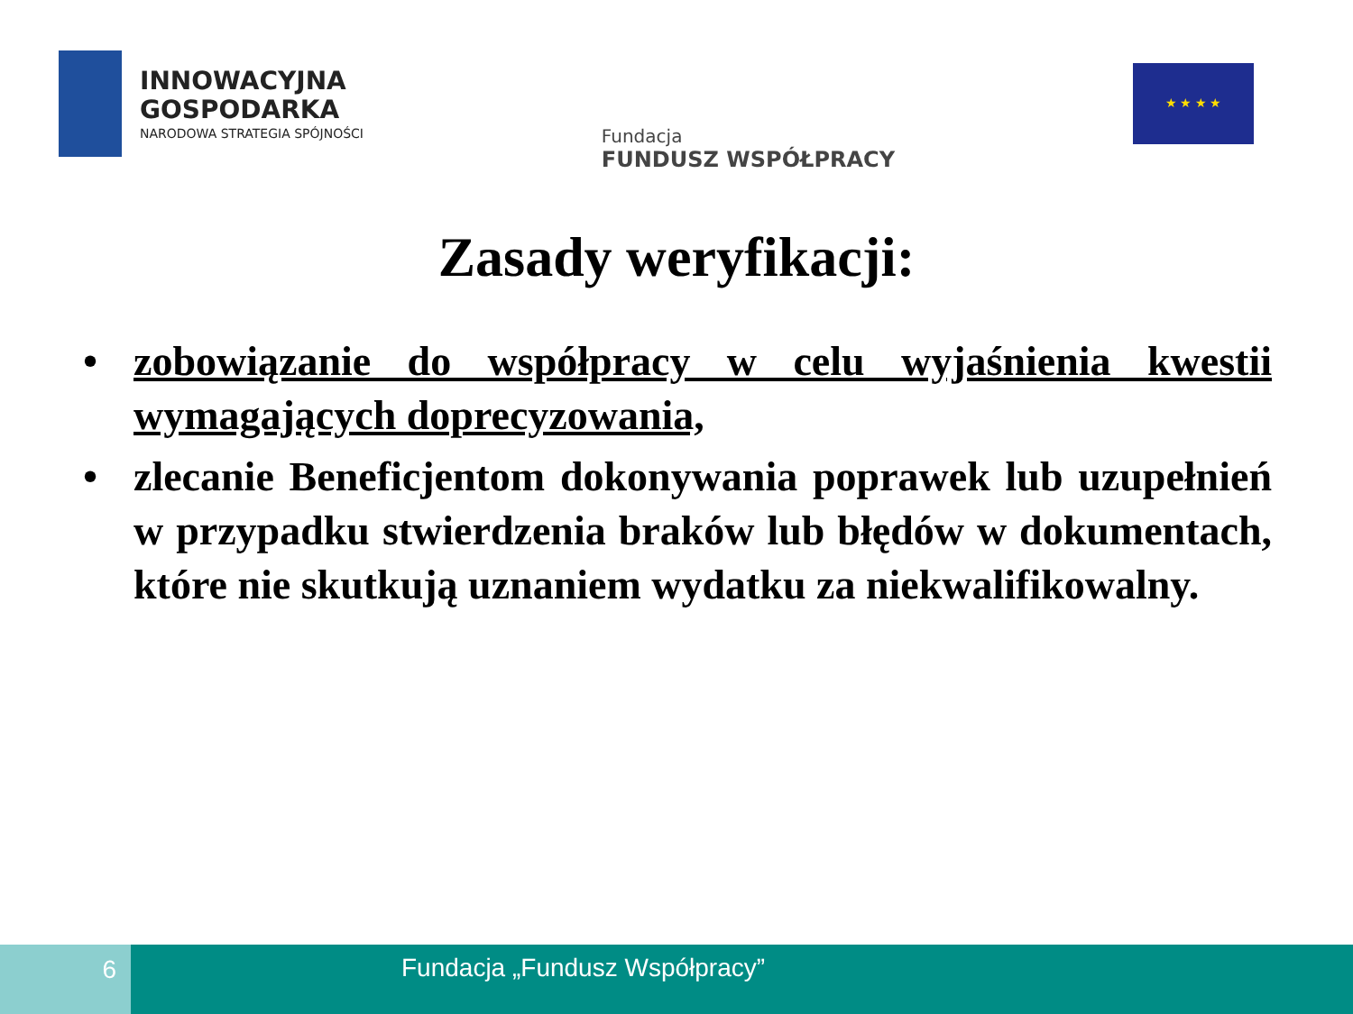INNOWACYJNA
GOSPODARKA
NARODOWA STRATEGIA SPÓJNOŚCI
Fundacja
FUNDUSZ WSPÓŁPRACY
★ ★ ★ ★
Zasady weryfikacji:
• zobowiązanie do współpracy w celu wyjaśnienia kwestii wymagających doprecyzowania,
• zlecanie Beneficjentom dokonywania poprawek lub uzupełnień w przypadku stwierdzenia braków lub błędów w dokumentach, które nie skutkują uznaniem wydatku za niekwalifikowalny.
6 Fundacja „Fundusz Współpracy”